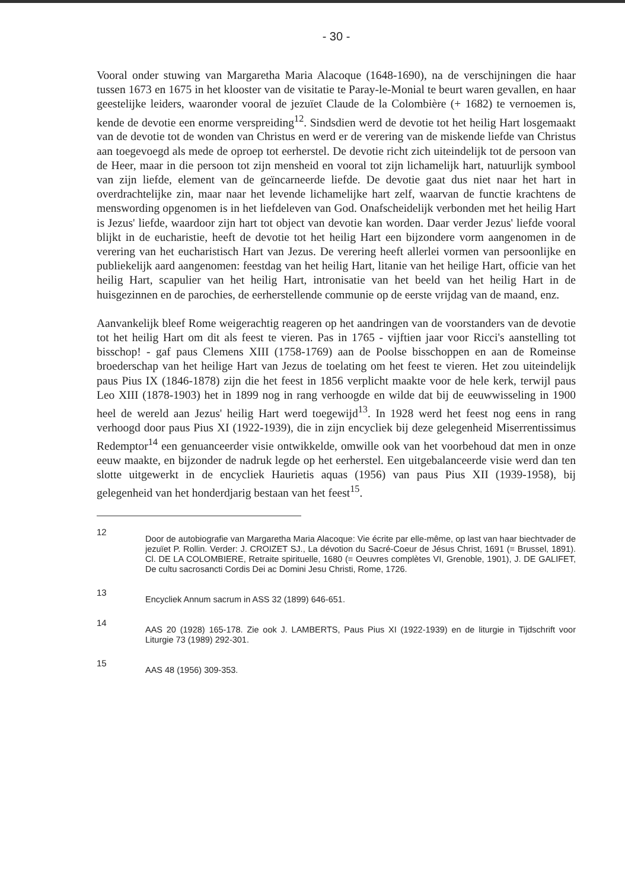- 30 -
Vooral onder stuwing van Margaretha Maria Alacoque (1648-1690), na de verschijningen die haar tussen 1673 en 1675 in het klooster van de visitatie te Paray-le-Monial te beurt waren gevallen, en haar geestelijke leiders, waaronder vooral de jezuïet Claude de la Colombière (+ 1682) te vernoemen is, kende de devotie een enorme verspreiding<sup>12</sup>. Sindsdien werd de devotie tot het heilig Hart losgemaakt van de devotie tot de wonden van Christus en werd er de verering van de miskende liefde van Christus aan toegevoegd als mede de oproep tot eerherstel. De devotie richt zich uiteindelijk tot de persoon van de Heer, maar in die persoon tot zijn mensheid en vooral tot zijn lichamelijk hart, natuurlijk symbool van zijn liefde, element van de geïncarneerde liefde. De devotie gaat dus niet naar het hart in overdrachtelijke zin, maar naar het levende lichamelijke hart zelf, waarvan de functie krachtens de menswording opgenomen is in het liefdeleven van God. Onafscheidelijk verbonden met het heilig Hart is Jezus' liefde, waardoor zijn hart tot object van devotie kan worden. Daar verder Jezus' liefde vooral blijkt in de eucharistie, heeft de devotie tot het heilig Hart een bijzondere vorm aangenomen in de verering van het eucharistisch Hart van Jezus. De verering heeft allerlei vormen van persoonlijke en publiekelijk aard aangenomen: feestdag van het heilig Hart, litanie van het heilige Hart, officie van het heilig Hart, scapulier van het heilig Hart, intronisatie van het beeld van het heilig Hart in de huisgezinnen en de parochies, de eerherstellende communie op de eerste vrijdag van de maand, enz.
Aanvankelijk bleef Rome weigerachtig reageren op het aandringen van de voorstanders van de devotie tot het heilig Hart om dit als feest te vieren. Pas in 1765 - vijftien jaar voor Ricci's aanstelling tot bisschop! - gaf paus Clemens XIII (1758-1769) aan de Poolse bisschoppen en aan de Romeinse broederschap van het heilige Hart van Jezus de toelating om het feest te vieren. Het zou uiteindelijk paus Pius IX (1846-1878) zijn die het feest in 1856 verplicht maakte voor de hele kerk, terwijl paus Leo XIII (1878-1903) het in 1899 nog in rang verhoogde en wilde dat bij de eeuwwisseling in 1900 heel de wereld aan Jezus' heilig Hart werd toegewijd<sup>13</sup>. In 1928 werd het feest nog eens in rang verhoogd door paus Pius XI (1922-1939), die in zijn encycliek bij deze gelegenheid Miserrentissimus Redemptor<sup>14</sup> een genuanceerder visie ontwikkelde, omwille ook van het voorbehoud dat men in onze eeuw maakte, en bijzonder de nadruk legde op het eerherstel. Een uitgebalanceerde visie werd dan ten slotte uitgewerkt in de encycliek Haurietis aquas (1956) van paus Pius XII (1939-1958), bij gelegenheid van het honderdjarig bestaan van het feest<sup>15</sup>.
12
Door de autobiografie van Margaretha Maria Alacoque: Vie écrite par elle-même, op last van haar biechtvader de jezuïet P. Rollin. Verder: J. CROIZET SJ., La dévotion du Sacré-Coeur de Jésus Christ, 1691 (= Brussel, 1891). Cl. DE LA COLOMBIERE, Retraite spirituelle, 1680 (= Oeuvres complètes VI, Grenoble, 1901), J. DE GALIFET, De cultu sacrosancti Cordis Dei ac Domini Jesu Christi, Rome, 1726.
13
Encycliek Annum sacrum in ASS 32 (1899) 646-651.
14
AAS 20 (1928) 165-178. Zie ook J. LAMBERTS, Paus Pius XI (1922-1939) en de liturgie in Tijdschrift voor Liturgie 73 (1989) 292-301.
15
AAS 48 (1956) 309-353.